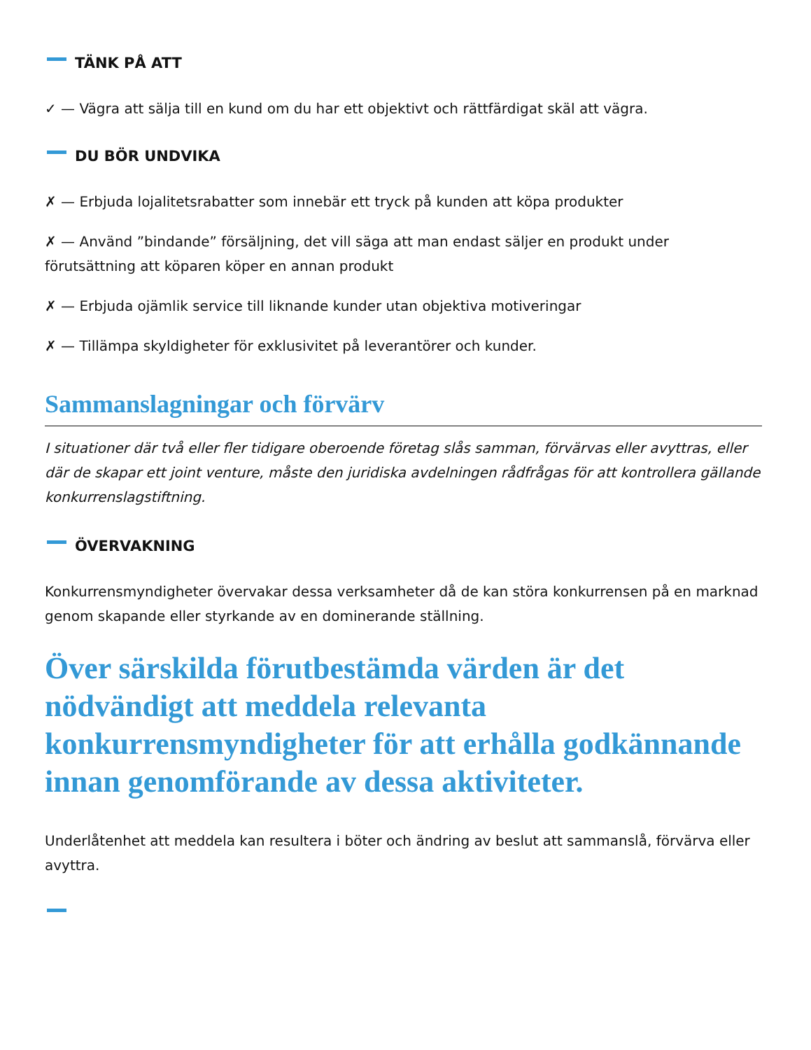TÄNK PÅ ATT
✓ — Vägra att sälja till en kund om du har ett objektivt och rättfärdigat skäl att vägra.
DU BÖR UNDVIKA
✗ — Erbjuda lojalitetsrabatter som innebär ett tryck på kunden att köpa produkter
✗ — Använd ”bindande” försäljning, det vill säga att man endast säljer en produkt under förutsättning att köparen köper en annan produkt
✗ — Erbjuda ojämlik service till liknande kunder utan objektiva motiveringar
✗ — Tillämpa skyldigheter för exklusivitet på leverantörer och kunder.
Sammanslagningar och förvärv
I situationer där två eller fler tidigare oberoende företag slås samman, förvärvas eller avyttras, eller där de skapar ett joint venture, måste den juridiska avdelningen rådfrågas för att kontrollera gällande konkurrenslagstiftning.
ÖVERVAKNING
Konkurrensmyndigheter övervakar dessa verksamheter då de kan störa konkurrensen på en marknad genom skapande eller styrkande av en dominerande ställning.
Över särskilda förutbestämda värden är det nödvändigt att meddela relevanta konkurrensmyndigheter för att erhålla godkännande innan genomförande av dessa aktiviteter.
Underlåtenhet att meddela kan resultera i böter och ändring av beslut att sammanslå, förvärva eller avyttra.